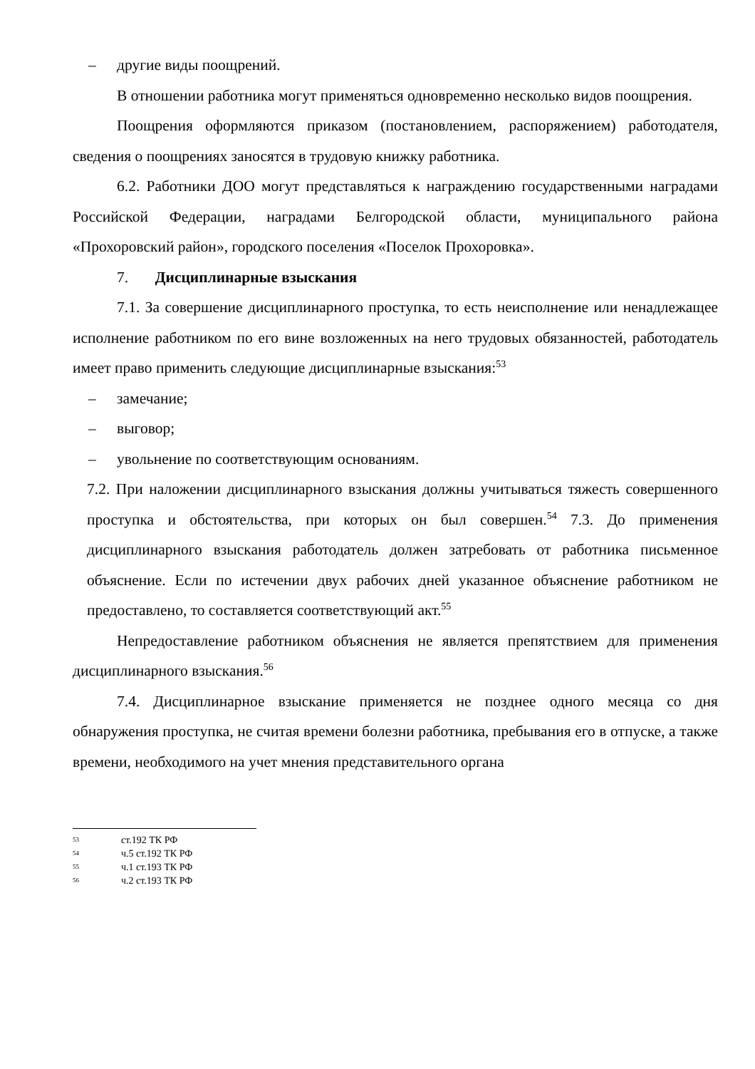– другие виды поощрений.
В отношении работника могут применяться одновременно несколько видов поощрения.
Поощрения оформляются приказом (постановлением, распоряжением) работодателя, сведения о поощрениях заносятся в трудовую книжку работника.
6.2. Работники ДОО могут представляться к награждению государственными наградами Российской Федерации, наградами Белгородской области, муниципального района «Прохоровский район», городского поселения «Поселок Прохоровка».
7. Дисциплинарные взыскания
7.1. За совершение дисциплинарного проступка, то есть неисполнение или ненадлежащее исполнение работником по его вине возложенных на него трудовых обязанностей, работодатель имеет право применить следующие дисциплинарные взыскания:<sup>53</sup>
– замечание;
– выговор;
– увольнение по соответствующим основаниям.
7.2. При наложении дисциплинарного взыскания должны учитываться тяжесть совершенного проступка и обстоятельства, при которых он был совершен.<sup>54</sup> 7.3. До применения дисциплинарного взыскания работодатель должен затребовать от работника письменное объяснение. Если по истечении двух рабочих дней указанное объяснение работником не предоставлено, то составляется соответствующий акт.<sup>55</sup>
Непредоставление работником объяснения не является препятствием для применения дисциплинарного взыскания.<sup>56</sup>
7.4. Дисциплинарное взыскание применяется не позднее одного месяца со дня обнаружения проступка, не считая времени болезни работника, пребывания его в отпуске, а также времени, необходимого на учет мнения представительного органа
53 ст.192 ТК РФ
54 ч.5 ст.192 ТК РФ
55 ч.1 ст.193 ТК РФ
56 ч.2 ст.193 ТК РФ